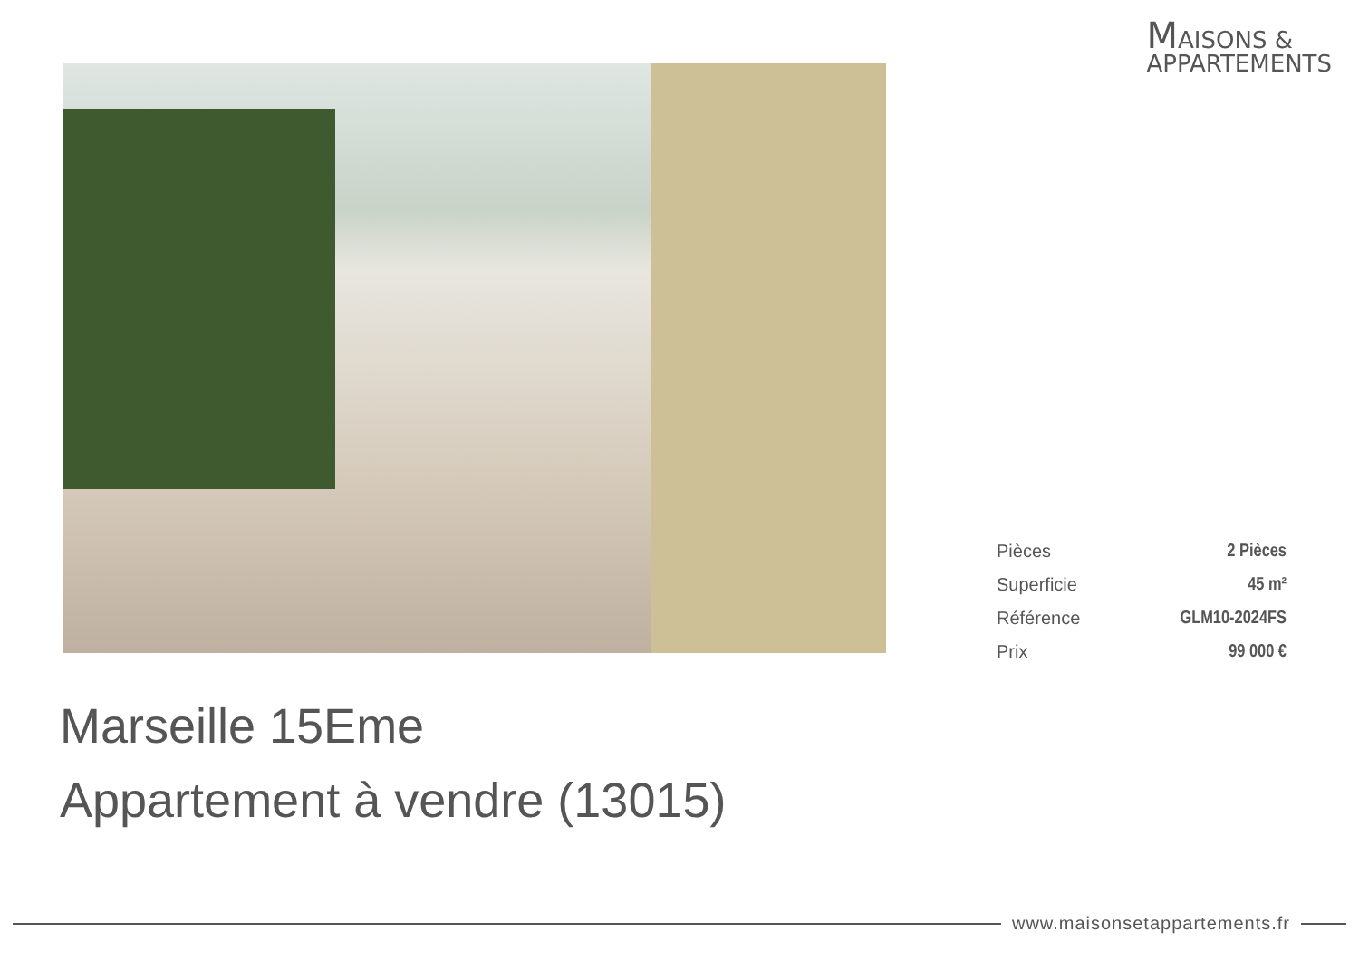MAISONS &
APPARTEMENTS
| Pièces | 2 Pièces |
| Superficie | 45 m² |
| Référence | GLM10-2024FS |
| Prix | 99 000 € |
Marseille 15Eme
Appartement à vendre (13015)
www.maisonsetappartements.fr